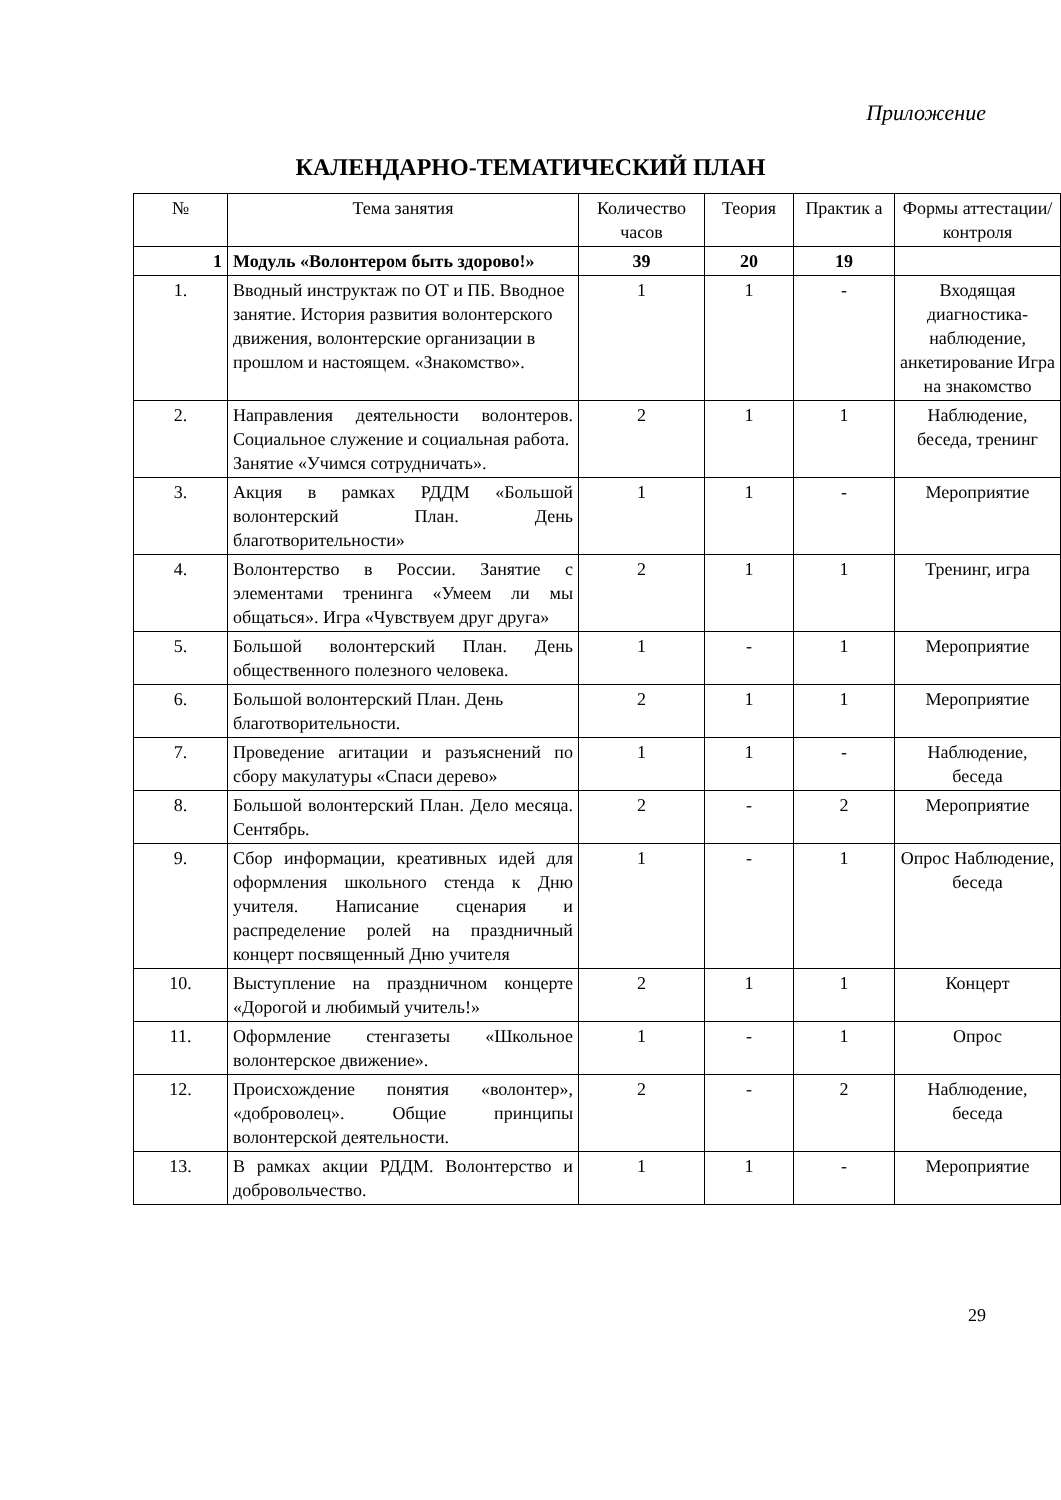Приложение
КАЛЕНДАРНО-ТЕМАТИЧЕСКИЙ ПЛАН
| № | Тема занятия | Количество часов | Теория | Практик а | Формы аттестации/ контроля |
| --- | --- | --- | --- | --- | --- |
| 1 | Модуль «Волонтером быть здорово!» | 39 | 20 | 19 | |
| 1. | Вводный инструктаж по ОТ и ПБ. Вводное занятие. История развития волонтерского движения, волонтерские организации в прошлом и настоящем. «Знакомство». | 1 | 1 | - | Входящая диагностика-наблюдение, анкетирование Игра на знакомство |
| 2. | Направления деятельности волонтеров. Социальное служение и социальная работа. Занятие «Учимся сотрудничать». | 2 | 1 | 1 | Наблюдение, беседа, тренинг |
| 3. | Акция в рамках РДДМ «Большой волонтерский План. День благотворительности» | 1 | 1 | - | Мероприятие |
| 4. | Волонтерство в России. Занятие с элементами тренинга «Умеем ли мы общаться». Игра «Чувствуем друг друга» | 2 | 1 | 1 | Тренинг, игра |
| 5. | Большой волонтерский План. День общественного полезного человека. | 1 | - | 1 | Мероприятие |
| 6. | Большой волонтерский План. День благотворительности. | 2 | 1 | 1 | Мероприятие |
| 7. | Проведение агитации и разъяснений по сбору макулатуры «Спаси дерево» | 1 | 1 | - | Наблюдение, беседа |
| 8. | Большой волонтерский План. Дело месяца. Сентябрь. | 2 | - | 2 | Мероприятие |
| 9. | Сбор информации, креативных идей для оформления школьного стенда к Дню учителя. Написание сценария и распределение ролей на праздничный концерт посвященный Дню учителя | 1 | - | 1 | Опрос Наблюдение, беседа |
| 10. | Выступление на праздничном концерте «Дорогой и любимый учитель!» | 2 | 1 | 1 | Концерт |
| 11. | Оформление стенгазеты «Школьное волонтерское движение». | 1 | - | 1 | Опрос |
| 12. | Происхождение понятия «волонтер», «доброволец». Общие принципы волонтерской деятельности. | 2 | - | 2 | Наблюдение, беседа |
| 13. | В рамках акции РДДМ. Волонтерство и добровольчество. | 1 | 1 | - | Мероприятие |
29